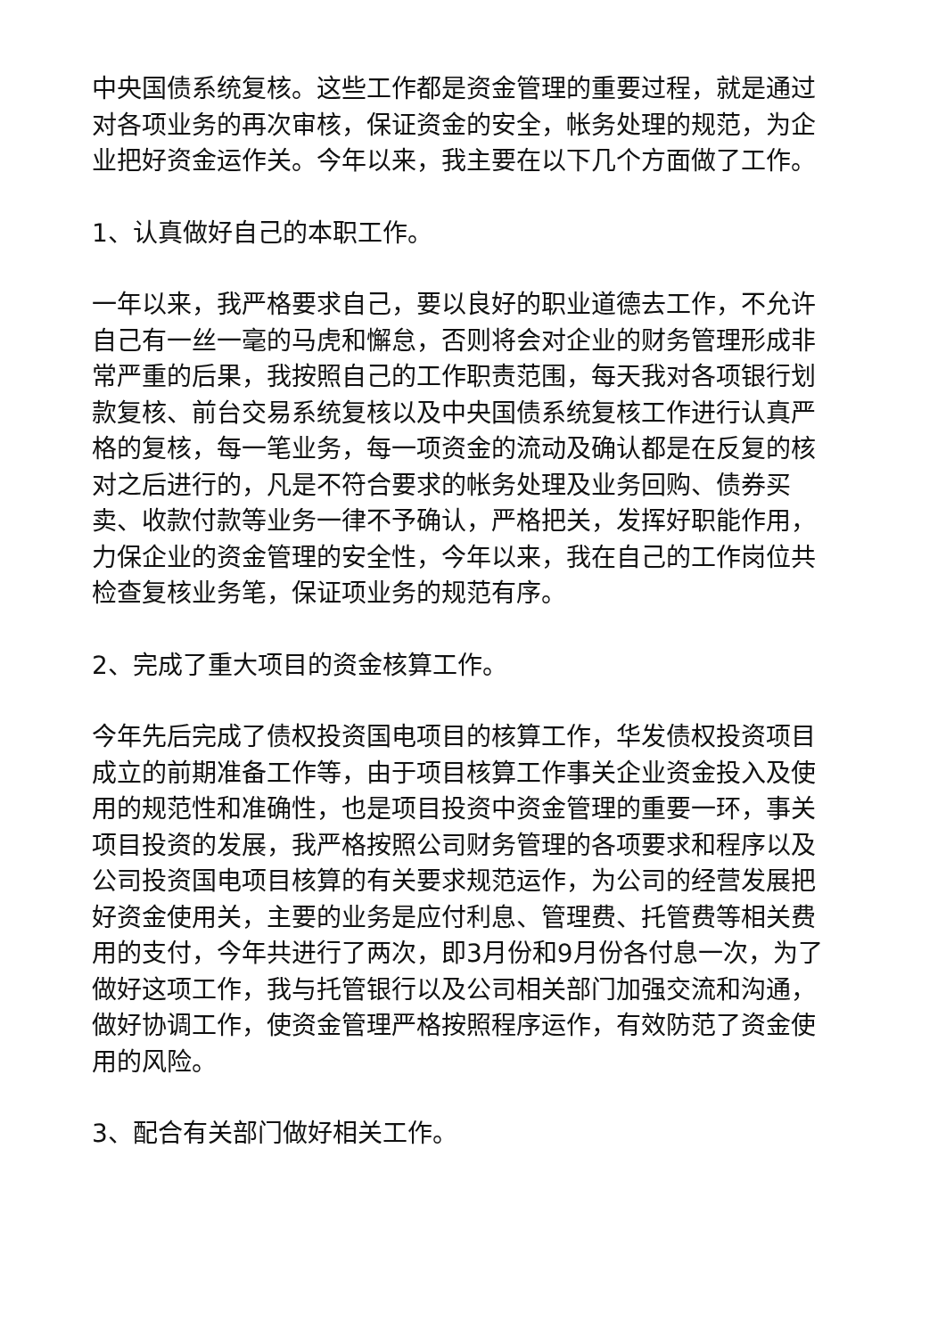中央国债系统复核。这些工作都是资金管理的重要过程，就是通过对各项业务的再次审核，保证资金的安全，帐务处理的规范，为企业把好资金运作关。今年以来，我主要在以下几个方面做了工作。
1、认真做好自己的本职工作。
一年以来，我严格要求自己，要以良好的职业道德去工作，不允许自己有一丝一毫的马虎和懈怠，否则将会对企业的财务管理形成非常严重的后果，我按照自己的工作职责范围，每天我对各项银行划款复核、前台交易系统复核以及中央国债系统复核工作进行认真严格的复核，每一笔业务，每一项资金的流动及确认都是在反复的核对之后进行的，凡是不符合要求的帐务处理及业务回购、债券买卖、收款付款等业务一律不予确认，严格把关，发挥好职能作用，力保企业的资金管理的安全性，今年以来，我在自己的工作岗位共检查复核业务笔，保证项业务的规范有序。
2、完成了重大项目的资金核算工作。
今年先后完成了债权投资国电项目的核算工作，华发债权投资项目成立的前期准备工作等，由于项目核算工作事关企业资金投入及使用的规范性和准确性，也是项目投资中资金管理的重要一环，事关项目投资的发展，我严格按照公司财务管理的各项要求和程序以及公司投资国电项目核算的有关要求规范运作，为公司的经营发展把好资金使用关，主要的业务是应付利息、管理费、托管费等相关费用的支付，今年共进行了两次，即3月份和9月份各付息一次，为了做好这项工作，我与托管银行以及公司相关部门加强交流和沟通，做好协调工作，使资金管理严格按照程序运作，有效防范了资金使用的风险。
3、配合有关部门做好相关工作。